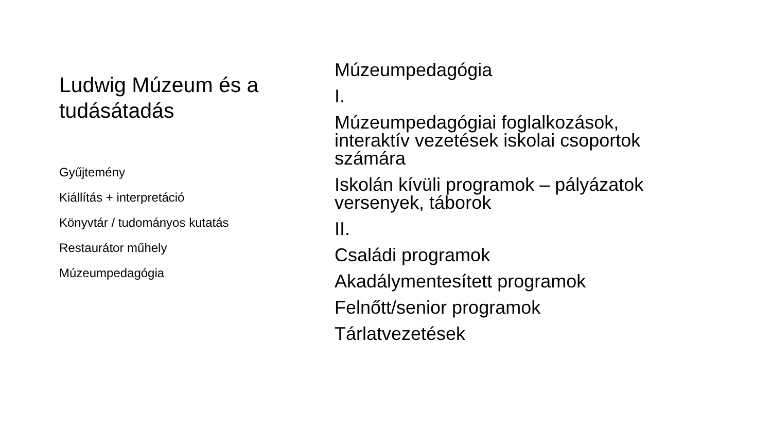Ludwig Múzeum és a tudásátadás
Gyűjtemény
Kiállítás + interpretáció
Könyvtár / tudományos kutatás
Restaurátor műhely
Múzeumpedagógia
Múzeumpedagógia
I.
Múzeumpedagógiai foglalkozások, interaktív vezetések iskolai csoportok számára
Iskolán kívüli programok – pályázatok versenyek, táborok
II.
Családi programok
Akadálymentesített programok
Felnőtt/senior programok
Tárlatvezetések